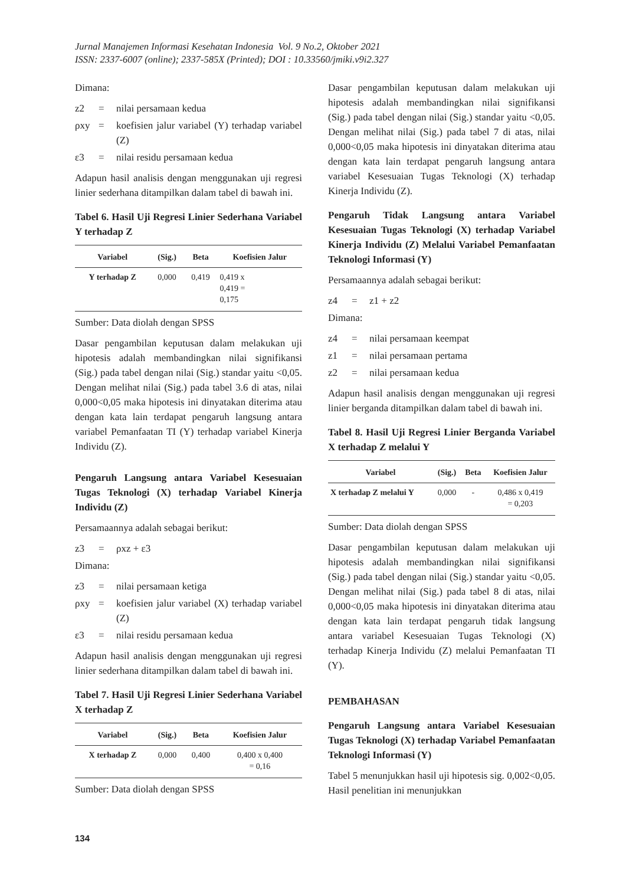Jurnal Manajemen Informasi Kesehatan Indonesia Vol. 9 No.2, Oktober 2021
ISSN: 2337-6007 (online); 2337-585X (Printed); DOI : 10.33560/jmiki.v9i2.327
Dimana:
z2 = nilai persamaan kedua
ρxy = koefisien jalur variabel (Y) terhadap variabel (Z)
ε3 = nilai residu persamaan kedua
Adapun hasil analisis dengan menggunakan uji regresi linier sederhana ditampilkan dalam tabel di bawah ini.
Tabel 6. Hasil Uji Regresi Linier Sederhana Variabel Y terhadap Z
| Variabel | (Sig.) | Beta | Koefisien Jalur |
| --- | --- | --- | --- |
| Y terhadap Z | 0,000 | 0,419 | 0,419 x 0,419 = 0,175 |
Sumber: Data diolah dengan SPSS
Dasar pengambilan keputusan dalam melakukan uji hipotesis adalah membandingkan nilai signifikansi (Sig.) pada tabel dengan nilai (Sig.) standar yaitu <0,05. Dengan melihat nilai (Sig.) pada tabel 3.6 di atas, nilai 0,000<0,05 maka hipotesis ini dinyatakan diterima atau dengan kata lain terdapat pengaruh langsung antara variabel Pemanfaatan TI (Y) terhadap variabel Kinerja Individu (Z).
Pengaruh Langsung antara Variabel Kesesuaian Tugas Teknologi (X) terhadap Variabel Kinerja Individu (Z)
Persamaannya adalah sebagai berikut:
z3 = ρxz + ε3
Dimana:
z3 = nilai persamaan ketiga
ρxy = koefisien jalur variabel (X) terhadap variabel (Z)
ε3 = nilai residu persamaan kedua
Adapun hasil analisis dengan menggunakan uji regresi linier sederhana ditampilkan dalam tabel di bawah ini.
Tabel 7. Hasil Uji Regresi Linier Sederhana Variabel X terhadap Z
| Variabel | (Sig.) | Beta | Koefisien Jalur |
| --- | --- | --- | --- |
| X terhadap Z | 0,000 | 0,400 | 0,400 x 0,400 = 0,16 |
Sumber: Data diolah dengan SPSS
Dasar pengambilan keputusan dalam melakukan uji hipotesis adalah membandingkan nilai signifikansi (Sig.) pada tabel dengan nilai (Sig.) standar yaitu <0,05. Dengan melihat nilai (Sig.) pada tabel 7 di atas, nilai 0,000<0,05 maka hipotesis ini dinyatakan diterima atau dengan kata lain terdapat pengaruh langsung antara variabel Kesesuaian Tugas Teknologi (X) terhadap Kinerja Individu (Z).
Pengaruh Tidak Langsung antara Variabel Kesesuaian Tugas Teknologi (X) terhadap Variabel Kinerja Individu (Z) Melalui Variabel Pemanfaatan Teknologi Informasi (Y)
Persamaannya adalah sebagai berikut:
z4 = z1 + z2
Dimana:
z4 = nilai persamaan keempat
z1 = nilai persamaan pertama
z2 = nilai persamaan kedua
Adapun hasil analisis dengan menggunakan uji regresi linier berganda ditampilkan dalam tabel di bawah ini.
Tabel 8. Hasil Uji Regresi Linier Berganda Variabel X terhadap Z melalui Y
| Variabel | (Sig.) | Beta | Koefisien Jalur |
| --- | --- | --- | --- |
| X terhadap Z melalui Y | 0,000 | - | 0,486 x 0,419 = 0,203 |
Sumber: Data diolah dengan SPSS
Dasar pengambilan keputusan dalam melakukan uji hipotesis adalah membandingkan nilai signifikansi (Sig.) pada tabel dengan nilai (Sig.) standar yaitu <0,05. Dengan melihat nilai (Sig.) pada tabel 8 di atas, nilai 0,000<0,05 maka hipotesis ini dinyatakan diterima atau dengan kata lain terdapat pengaruh tidak langsung antara variabel Kesesuaian Tugas Teknologi (X) terhadap Kinerja Individu (Z) melalui Pemanfaatan TI (Y).
PEMBAHASAN
Pengaruh Langsung antara Variabel Kesesuaian Tugas Teknologi (X) terhadap Variabel Pemanfaatan Teknologi Informasi (Y)
Tabel 5 menunjukkan hasil uji hipotesis sig. 0,002<0,05. Hasil penelitian ini menunjukkan
134